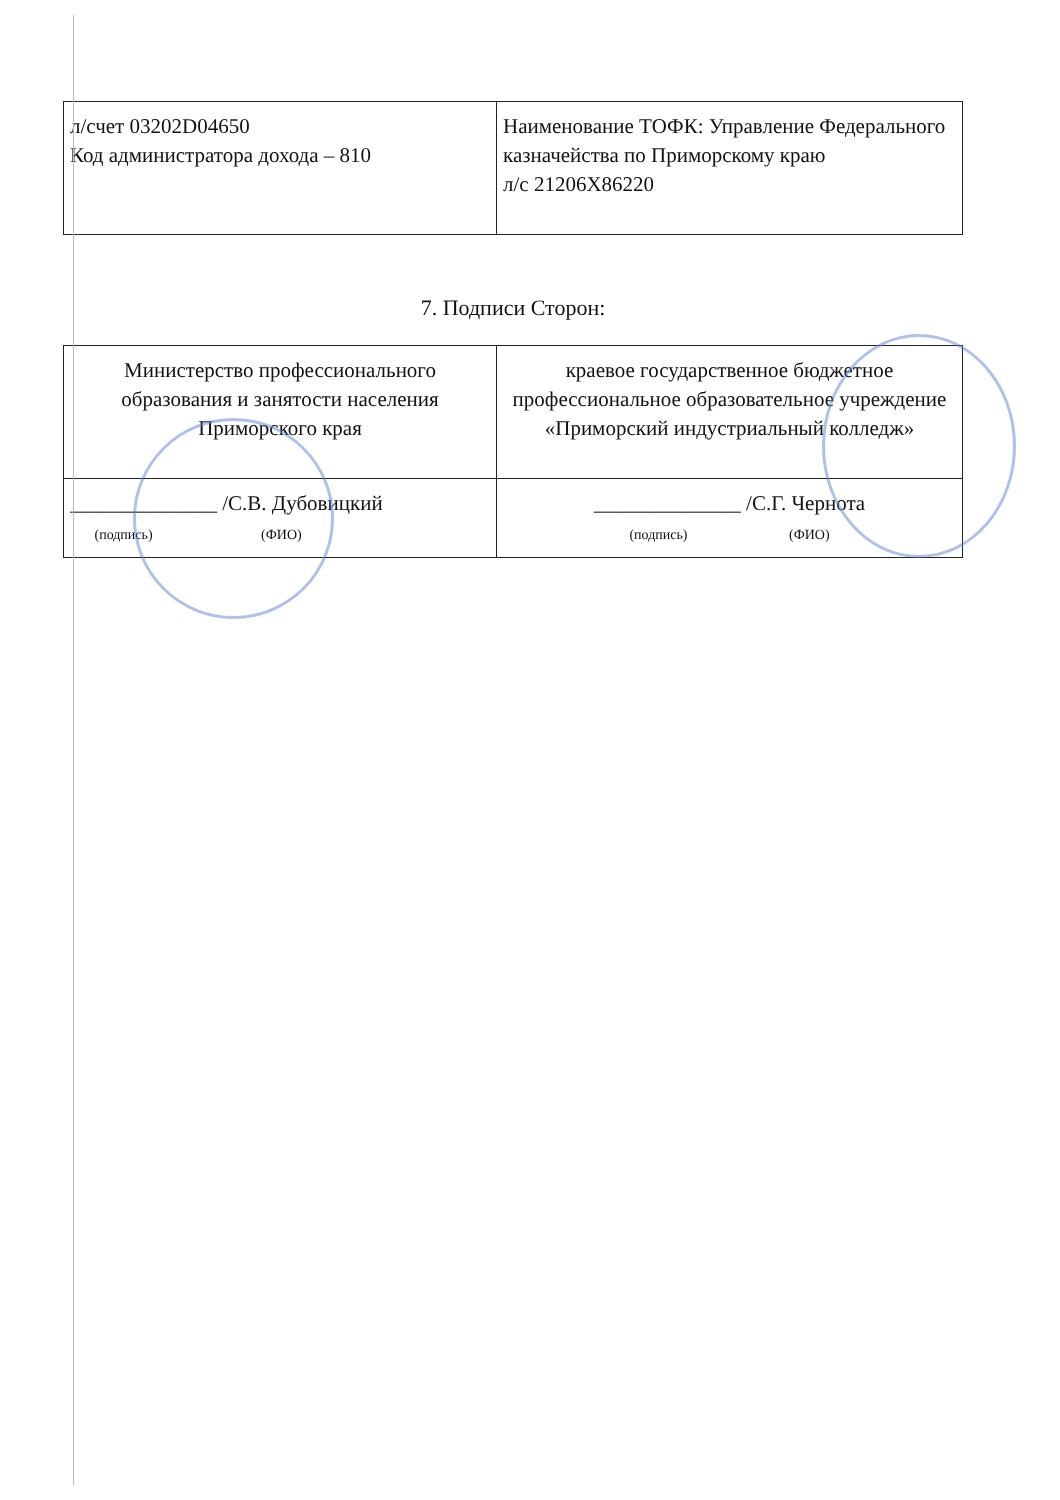| л/счет 03202D04650 Код администратора дохода – 810 | Наименование ТОФК: Управление Федерального казначейства по Приморскому краю л/с 21206X86220 |
7. Подписи Сторон:
| Министерство профессионального образования и занятости населения Приморского края | краевое государственное бюджетное профессиональное образовательное учреждение «Приморский индустриальный колледж» |
| ______________ /С.В. Дубовицкий (подпись) (ФИО) | ______________ /С.Г. Чернота (подпись) (ФИО) |